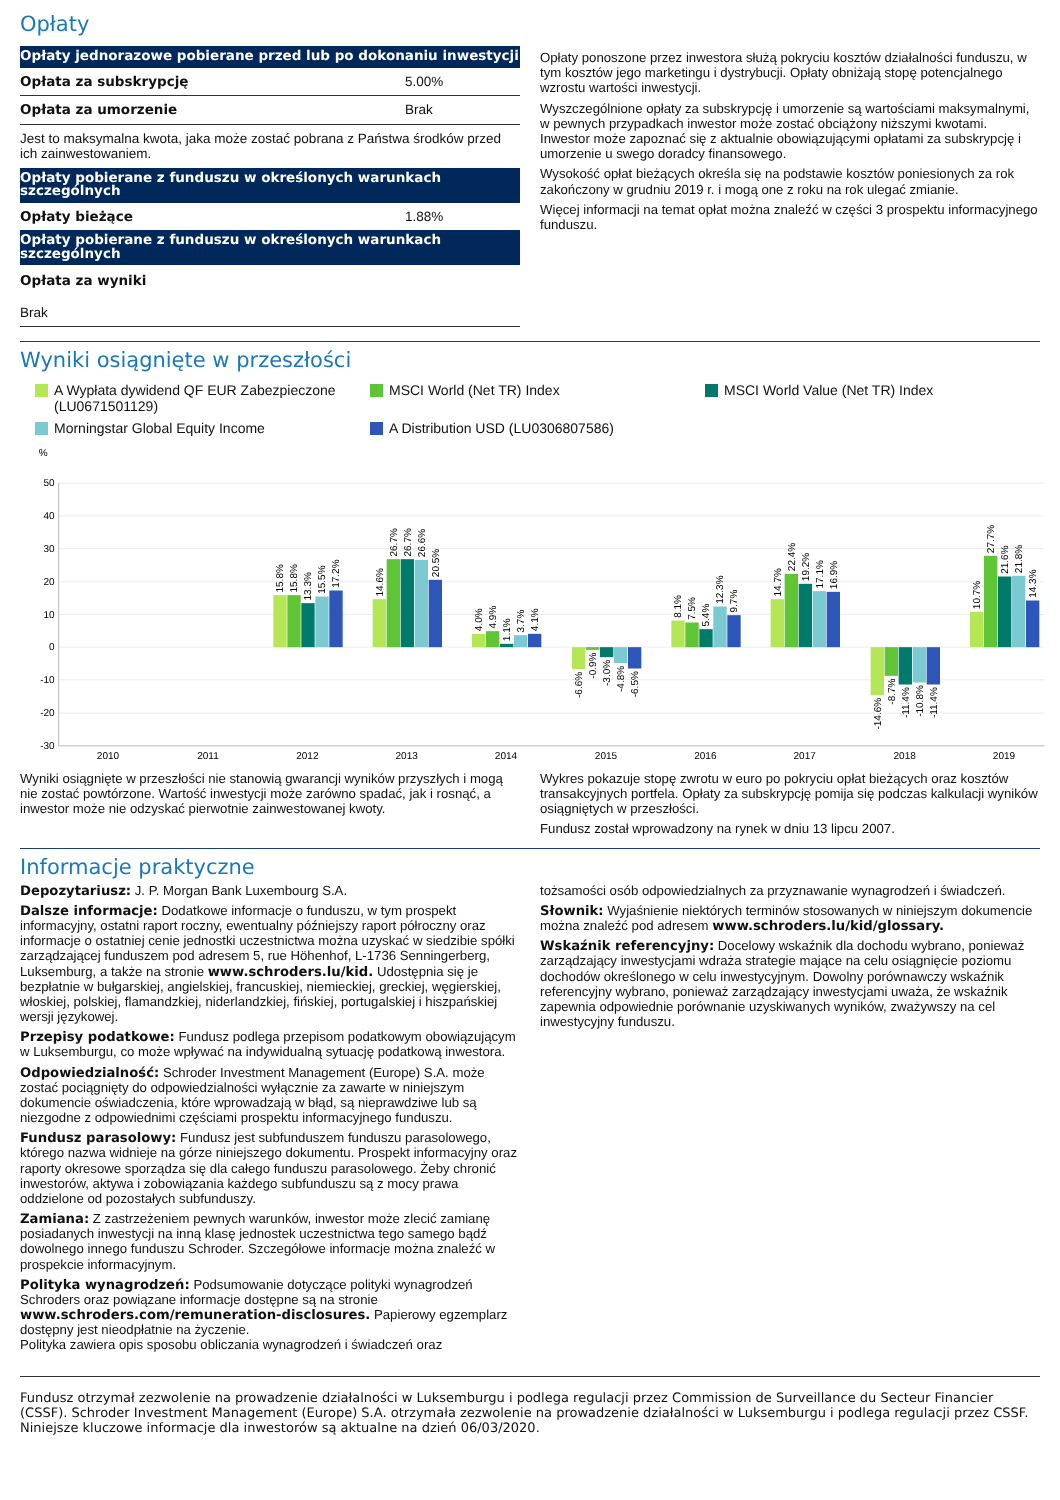Opłaty
| Opłaty jednorazowe pobierane przed lub po dokonaniu inwestycji | |
| --- | --- |
| Opłata za subskrypcję | 5.00% |
| Opłata za umorzenie | Brak |
| Jest to maksymalna kwota, jaka może zostać pobrana z Państwa środków przed ich zainwestowaniem. | |
| Opłaty pobierane z funduszu w określonych warunkach szczególnych | |
| Opłaty bieżące | 1.88% |
| Opłaty pobierane z funduszu w określonych warunkach szczególnych | |
| Opłata za wyniki | |
| Brak | |
Opłaty ponoszone przez inwestora służą pokryciu kosztów działalności funduszu, w tym kosztów jego marketingu i dystrybucji. Opłaty obniżają stopę potencjalnego wzrostu wartości inwestycji.
Wyszczególnione opłaty za subskrypcję i umorzenie są wartościami maksymalnymi, w pewnych przypadkach inwestor może zostać obciążony niższymi kwotami. Inwestor może zapoznać się z aktualnie obowiązującymi opłatami za subskrypcję i umorzenie u swego doradcy finansowego.
Wysokość opłat bieżących określa się na podstawie kosztów poniesionych za rok zakończony w grudniu 2019 r. i mogą one z roku na rok ulegać zmianie.
Więcej informacji na temat opłat można znaleźć w części 3 prospektu informacyjnego funduszu.
Wyniki osiągnięte w przeszłości
A Wypłata dywidend QF EUR Zabezpieczone (LU0671501129)
MSCI World (Net TR) Index
MSCI World Value (Net TR) Index
Morningstar Global Equity Income
A Distribution USD (LU0306807586)
%
50
40
30
20
10
0
-10
-20
-30
2010
2011
2012
2013
2014
2015
2016
2017
2018
2019
15.8%
15.8%
13.3%
15.5%
17.2%
14.6%
26.7%
26.7%
26.6%
20.5%
4.0%
4.9%
1.1%
3.7%
4.1%
-6.6%
-0.9%
-3.0%
-4.8%
-6.5%
8.1%
7.5%
5.4%
12.3%
9.7%
14.7%
22.4%
19.2%
17.1%
16.9%
-14.6%
-8.7%
-11.4%
-10.8%
-11.4%
10.7%
27.7%
21.6%
21.8%
14.3%
Wyniki osiągnięte w przeszłości nie stanowią gwarancji wyników przyszłych i mogą nie zostać powtórzone. Wartość inwestycji może zarówno spadać, jak i rosnąć, a inwestor może nie odzyskać pierwotnie zainwestowanej kwoty.
Wykres pokazuje stopę zwrotu w euro po pokryciu opłat bieżących oraz kosztów transakcyjnych portfela. Opłaty za subskrypcję pomija się podczas kalkulacji wyników osiągniętych w przeszłości.
Fundusz został wprowadzony na rynek w dniu 13 lipcu 2007.
Informacje praktyczne
Depozytariusz: J. P. Morgan Bank Luxembourg S.A.
Dalsze informacje: Dodatkowe informacje o funduszu, w tym prospekt informacyjny, ostatni raport roczny, ewentualny późniejszy raport półroczny oraz informacje o ostatniej cenie jednostki uczestnictwa można uzyskać w siedzibie spółki zarządzającej funduszem pod adresem 5, rue Höhenhof, L-1736 Senningerberg, Luksemburg, a także na stronie www.schroders.lu/kid. Udostępnia się je bezpłatnie w bułgarskiej, angielskiej, francuskiej, niemieckiej, greckiej, węgierskiej, włoskiej, polskiej, flamandzkiej, niderlandzkiej, fińskiej, portugalskiej i hiszpańskiej wersji językowej.
Przepisy podatkowe: Fundusz podlega przepisom podatkowym obowiązującym w Luksemburgu, co może wpływać na indywidualną sytuację podatkową inwestora.
Odpowiedzialność: Schroder Investment Management (Europe) S.A. może zostać pociągnięty do odpowiedzialności wyłącznie za zawarte w niniejszym dokumencie oświadczenia, które wprowadzają w błąd, są nieprawdziwe lub są niezgodne z odpowiednimi częściami prospektu informacyjnego funduszu.
Fundusz parasolowy: Fundusz jest subfunduszem funduszu parasolowego, którego nazwa widnieje na górze niniejszego dokumentu. Prospekt informacyjny oraz raporty okresowe sporządza się dla całego funduszu parasolowego. Żeby chronić inwestorów, aktywa i zobowiązania każdego subfunduszu są z mocy prawa oddzielone od pozostałych subfunduszy.
Zamiana: Z zastrzeżeniem pewnych warunków, inwestor może zlecić zamianę posiadanych inwestycji na inną klasę jednostek uczestnictwa tego samego bądź dowolnego innego funduszu Schroder. Szczegółowe informacje można znaleźć w prospekcie informacyjnym.
Polityka wynagrodzeń: Podsumowanie dotyczące polityki wynagrodzeń Schroders oraz powiązane informacje dostępne są na stronie www.schroders.com/remuneration-disclosures. Papierowy egzemplarz dostępny jest nieodpłatnie na życzenie.
Polityka zawiera opis sposobu obliczania wynagrodzeń i świadczeń oraz
tożsamości osób odpowiedzialnych za przyznawanie wynagrodzeń i świadczeń.
Słownik: Wyjaśnienie niektórych terminów stosowanych w niniejszym dokumencie można znaleźć pod adresem www.schroders.lu/kid/glossary.
Wskaźnik referencyjny: Docelowy wskaźnik dla dochodu wybrano, ponieważ zarządzający inwestycjami wdraża strategie mające na celu osiągnięcie poziomu dochodów określonego w celu inwestycyjnym. Dowolny porównawczy wskaźnik referencyjny wybrano, ponieważ zarządzający inwestycjami uważa, że wskaźnik zapewnia odpowiednie porównanie uzyskiwanych wyników, zważywszy na cel inwestycyjny funduszu.
Fundusz otrzymał zezwolenie na prowadzenie działalności w Luksemburgu i podlega regulacji przez Commission de Surveillance du Secteur Financier (CSSF). Schroder Investment Management (Europe) S.A. otrzymała zezwolenie na prowadzenie działalności w Luksemburgu i podlega regulacji przez CSSF. Niniejsze kluczowe informacje dla inwestorów są aktualne na dzień 06/03/2020.